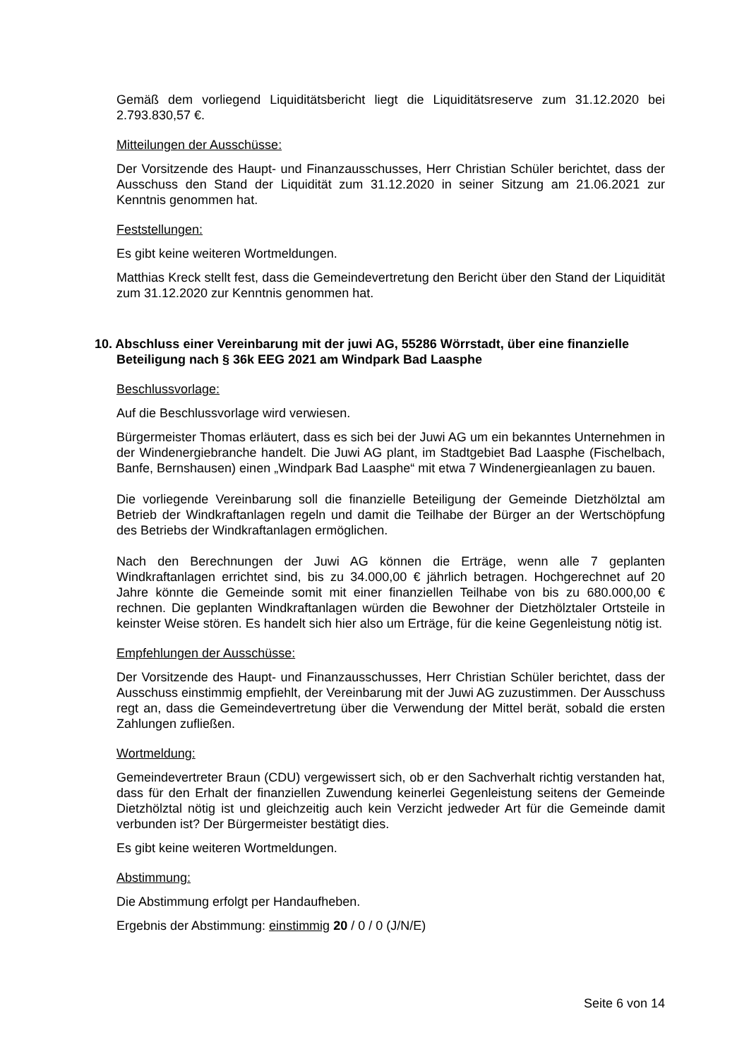Gemäß dem vorliegend Liquiditätsbericht liegt die Liquiditätsreserve zum 31.12.2020 bei 2.793.830,57 €.
Mitteilungen der Ausschüsse:
Der Vorsitzende des Haupt- und Finanzausschusses, Herr Christian Schüler berichtet, dass der Ausschuss den Stand der Liquidität zum 31.12.2020 in seiner Sitzung am 21.06.2021 zur Kenntnis genommen hat.
Feststellungen:
Es gibt keine weiteren Wortmeldungen.
Matthias Kreck stellt fest, dass die Gemeindevertretung den Bericht über den Stand der Liquidität zum 31.12.2020 zur Kenntnis genommen hat.
10. Abschluss einer Vereinbarung mit der juwi AG, 55286 Wörrstadt, über eine finanzielle Beteiligung nach § 36k EEG 2021 am Windpark Bad Laasphe
Beschlussvorlage:
Auf die Beschlussvorlage wird verwiesen.
Bürgermeister Thomas erläutert, dass es sich bei der Juwi AG um ein bekanntes Unternehmen in der Windenergiebranche handelt. Die Juwi AG plant, im Stadtgebiet Bad Laasphe (Fischelbach, Banfe, Bernshausen) einen „Windpark Bad Laasphe“ mit etwa 7 Windenergieanlagen zu bauen.
Die vorliegende Vereinbarung soll die finanzielle Beteiligung der Gemeinde Dietzhölztal am Betrieb der Windkraftanlagen regeln und damit die Teilhabe der Bürger an der Wertschöpfung des Betriebs der Windkraftanlagen ermöglichen.
Nach den Berechnungen der Juwi AG können die Erträge, wenn alle 7 geplanten Windkraftanlagen errichtet sind, bis zu 34.000,00 € jährlich betragen. Hochgerechnet auf 20 Jahre könnte die Gemeinde somit mit einer finanziellen Teilhabe von bis zu 680.000,00 € rechnen. Die geplanten Windkraftanlagen würden die Bewohner der Dietzhölztaler Ortsteile in keinster Weise stören. Es handelt sich hier also um Erträge, für die keine Gegenleistung nötig ist.
Empfehlungen der Ausschüsse:
Der Vorsitzende des Haupt- und Finanzausschusses, Herr Christian Schüler berichtet, dass der Ausschuss einstimmig empfiehlt, der Vereinbarung mit der Juwi AG zuzustimmen. Der Ausschuss regt an, dass die Gemeindevertretung über die Verwendung der Mittel berät, sobald die ersten Zahlungen zufließen.
Wortmeldung:
Gemeindevertreter Braun (CDU) vergewissert sich, ob er den Sachverhalt richtig verstanden hat, dass für den Erhalt der finanziellen Zuwendung keinerlei Gegenleistung seitens der Gemeinde Dietzhölztal nötig ist und gleichzeitig auch kein Verzicht jedweder Art für die Gemeinde damit verbunden ist? Der Bürgermeister bestätigt dies.
Es gibt keine weiteren Wortmeldungen.
Abstimmung:
Die Abstimmung erfolgt per Handaufheben.
Ergebnis der Abstimmung: einstimmig 20 / 0 / 0 (J/N/E)
Seite 6 von 14